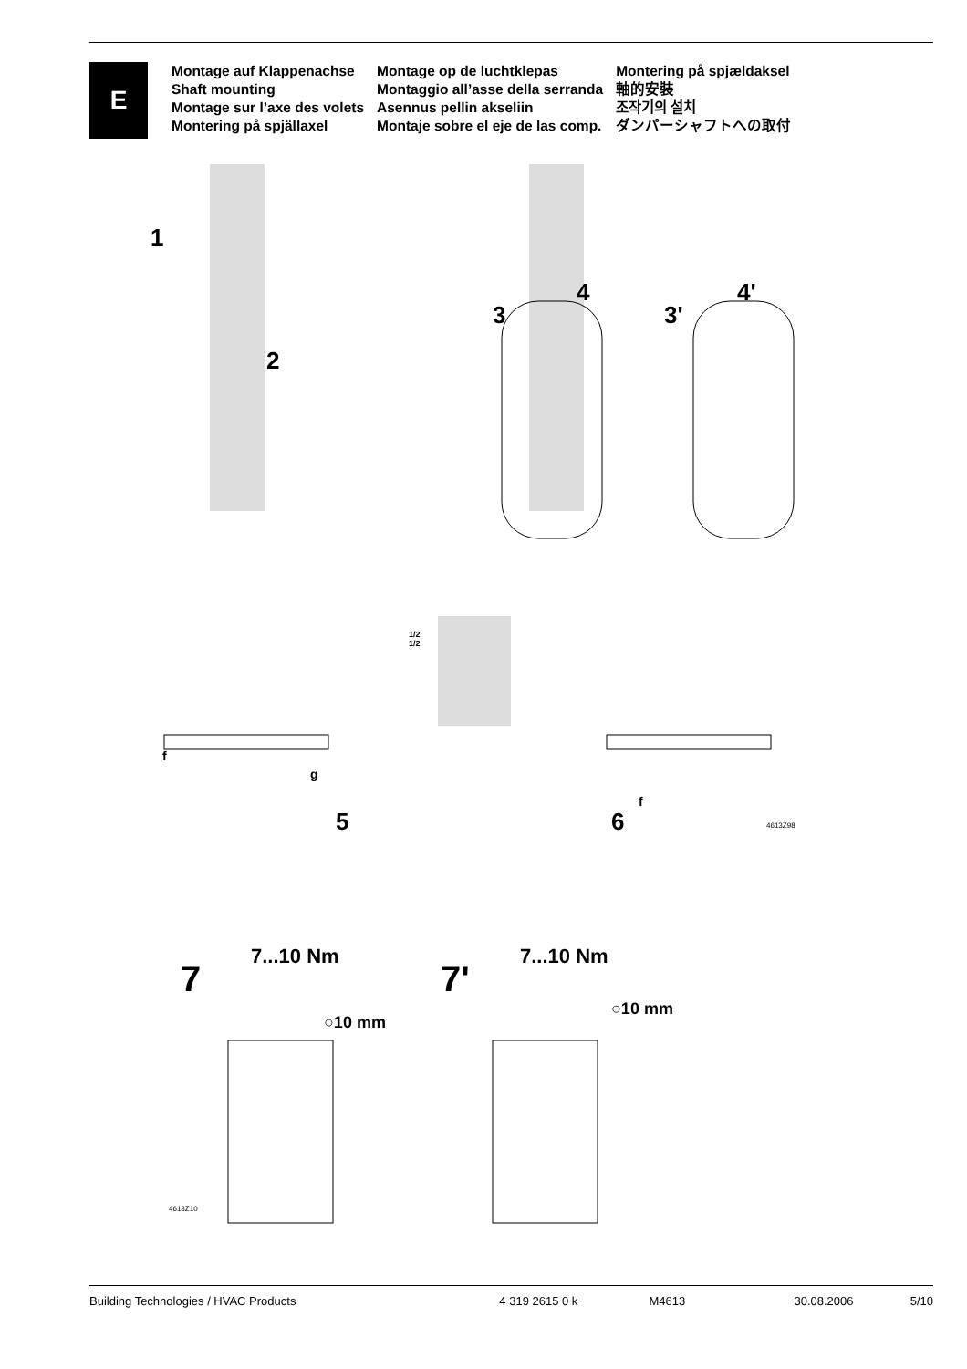E
Montage auf Klappenachse
Shaft mounting
Montage sur l’axe des volets
Montering på spjällaxel
Montage op de luchtklepas
Montaggio all’asse della serranda
Asennus pellin akseliin
Montaje sobre el eje de las comp.
Montering på spjældaksel
軸的安裝
조작기의 설치
ダンパーシャフトへの取付
1
2
3
4
3'
4'
1/2
1/2
f
g
5
f
6 4613Z98
7...10 Nm
7
○10 mm
7...10 Nm
7'
○10 mm
4613Z10
Building Technologies / HVAC Products 4 319 2615 0 k M4613 30.08.2006 5/10